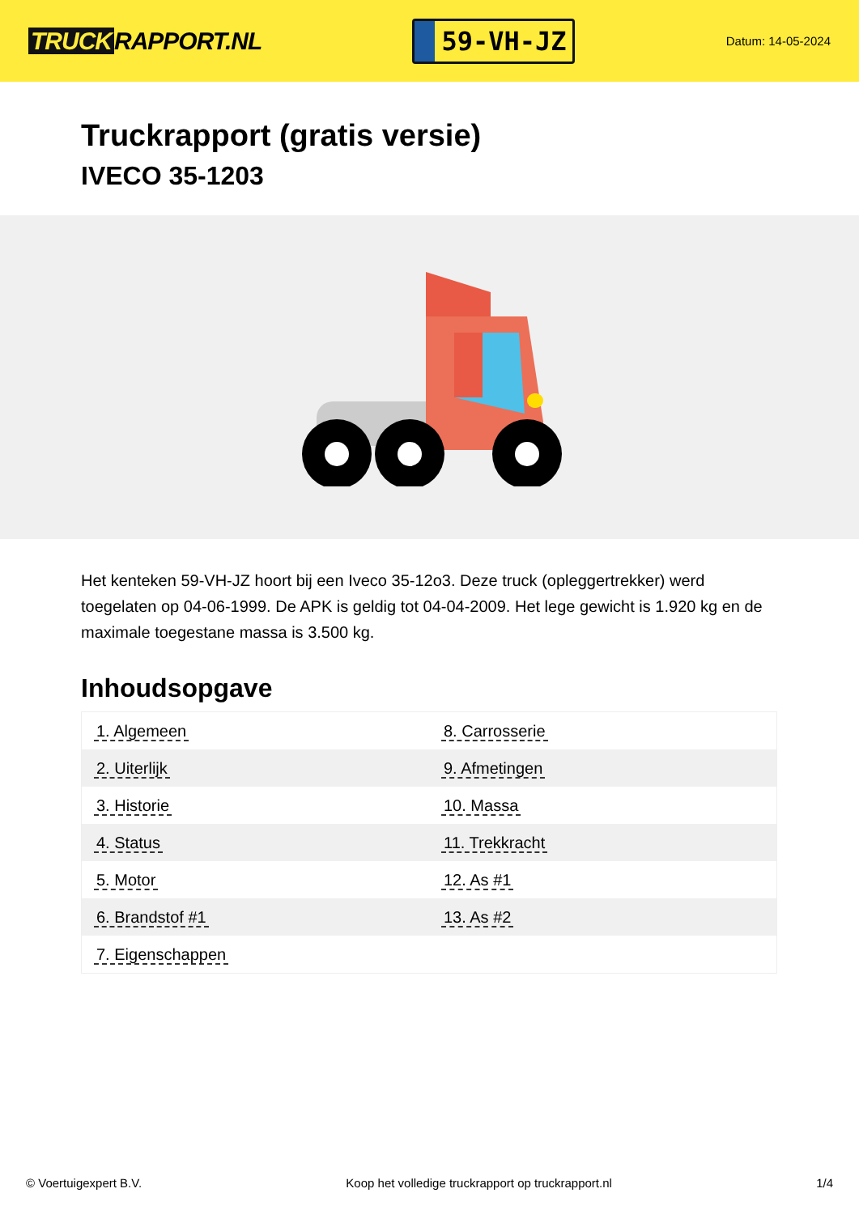TRUCK RAPPORT.NL
59-VH-JZ
Datum: 14-05-2024
Truckrapport (gratis versie)
IVECO 35-1203
Het kenteken 59-VH-JZ hoort bij een Iveco 35-12o3. Deze truck (opleggertrekker) werd toegelaten op 04-06-1999. De APK is geldig tot 04-04-2009. Het lege gewicht is 1.920 kg en de maximale toegestane massa is 3.500 kg.
Inhoudsopgave
| 1. Algemeen | 8. Carrosserie |
| 2. Uiterlijk | 9. Afmetingen |
| 3. Historie | 10. Massa |
| 4. Status | 11. Trekkracht |
| 5. Motor | 12. As #1 |
| 6. Brandstof #1 | 13. As #2 |
| 7. Eigenschappen | |
© Voertuigexpert B.V. Koop het volledige truckrapport op truckrapport.nl 1/4